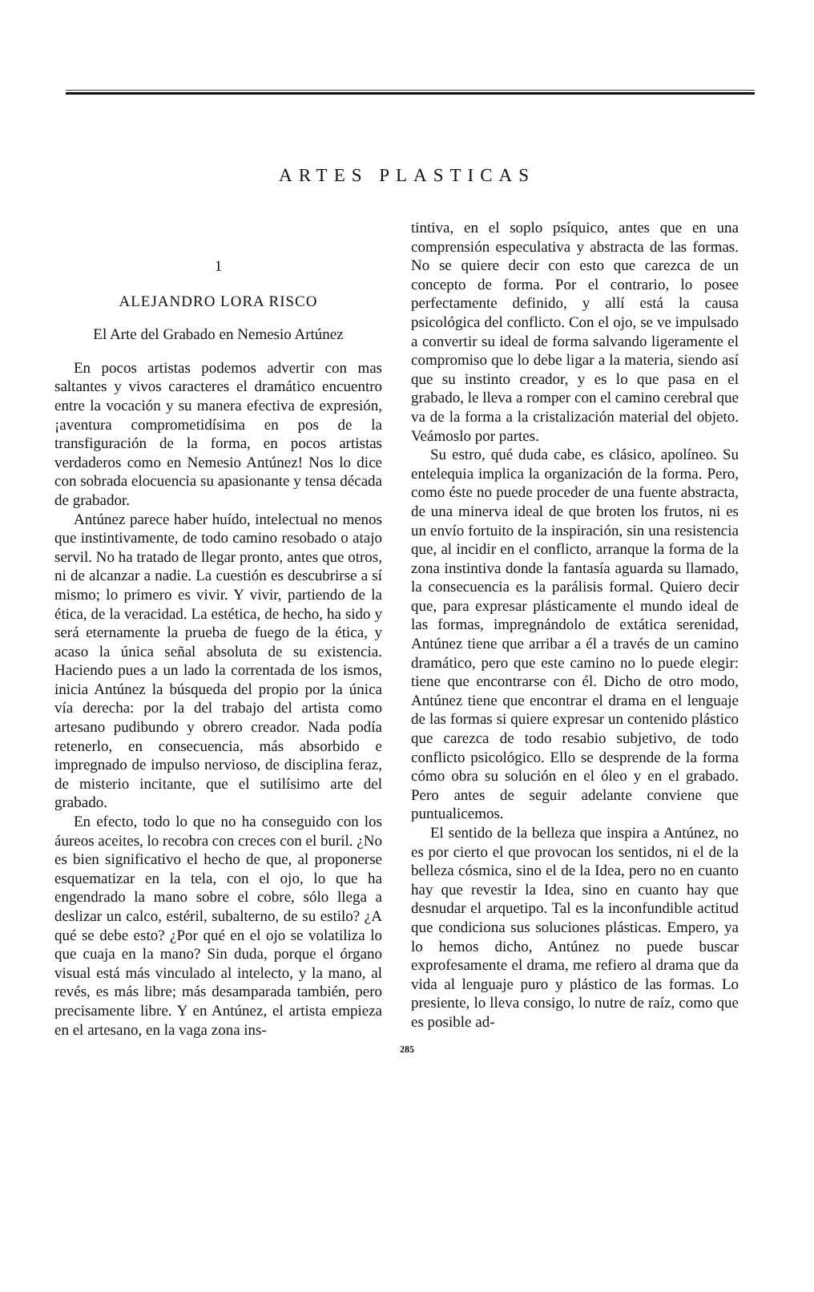ARTES PLASTICAS
1
ALEJANDRO LORA RISCO
El Arte del Grabado en Nemesio Artúnez
En pocos artistas podemos advertir con mas saltantes y vivos caracteres el dramático encuentro entre la vocación y su manera efectiva de expresión, ¡aventura comprometidísima en pos de la transfiguración de la forma, en pocos artistas verdaderos como en Nemesio Antúnez! Nos lo dice con sobrada elocuencia su apasionante y tensa década de grabador.
Antúnez parece haber huído, intelectual no menos que instintivamente, de todo camino resobado o atajo servil. No ha tratado de llegar pronto, antes que otros, ni de alcanzar a nadie. La cuestión es descubrirse a sí mismo; lo primero es vivir. Y vivir, partiendo de la ética, de la veracidad. La estética, de hecho, ha sido y será eternamente la prueba de fuego de la ética, y acaso la única señal absoluta de su existencia. Haciendo pues a un lado la correntada de los ismos, inicia Antúnez la búsqueda del propio por la única vía derecha: por la del trabajo del artista como artesano pudibundo y obrero creador. Nada podía retenerlo, en consecuencia, más absorbido e impregnado de impulso nervioso, de disciplina feraz, de misterio incitante, que el sutilísimo arte del grabado.
En efecto, todo lo que no ha conseguido con los áureos aceites, lo recobra con creces con el buril. ¿No es bien significativo el hecho de que, al proponerse esquematizar en la tela, con el ojo, lo que ha engendrado la mano sobre el cobre, sólo llega a deslizar un calco, estéril, subalterno, de su estilo? ¿A qué se debe esto? ¿Por qué en el ojo se volatiliza lo que cuaja en la mano? Sin duda, porque el órgano visual está más vinculado al intelecto, y la mano, al revés, es más libre; más desamparada también, pero precisamente libre. Y en Antúnez, el artista empieza en el artesano, en la vaga zona ins-
tintiva, en el soplo psíquico, antes que en una comprensión especulativa y abstracta de las formas. No se quiere decir con esto que carezca de un concepto de forma. Por el contrario, lo posee perfectamente definido, y allí está la causa psicológica del conflicto. Con el ojo, se ve impulsado a convertir su ideal de forma salvando ligeramente el compromiso que lo debe ligar a la materia, siendo así que su instinto creador, y es lo que pasa en el grabado, le lleva a romper con el camino cerebral que va de la forma a la cristalización material del objeto. Veámoslo por partes.
Su estro, qué duda cabe, es clásico, apolíneo. Su entelequia implica la organización de la forma. Pero, como éste no puede proceder de una fuente abstracta, de una minerva ideal de que broten los frutos, ni es un envío fortuito de la inspiración, sin una resistencia que, al incidir en el conflicto, arranque la forma de la zona instintiva donde la fantasía aguarda su llamado, la consecuencia es la parálisis formal. Quiero decir que, para expresar plásticamente el mundo ideal de las formas, impregnándolo de extática serenidad, Antúnez tiene que arribar a él a través de un camino dramático, pero que este camino no lo puede elegir: tiene que encontrarse con él. Dicho de otro modo, Antúnez tiene que encontrar el drama en el lenguaje de las formas si quiere expresar un contenido plástico que carezca de todo resabio subjetivo, de todo conflicto psicológico. Ello se desprende de la forma cómo obra su solución en el óleo y en el grabado. Pero antes de seguir adelante conviene que puntualicemos.
El sentido de la belleza que inspira a Antúnez, no es por cierto el que provocan los sentidos, ni el de la belleza cósmica, sino el de la Idea, pero no en cuanto hay que revestir la Idea, sino en cuanto hay que desnudar el arquetipo. Tal es la inconfundible actitud que condiciona sus soluciones plásticas. Empero, ya lo hemos dicho, Antúnez no puede buscar exprofesamente el drama, me refiero al drama que da vida al lenguaje puro y plástico de las formas. Lo presiente, lo lleva consigo, lo nutre de raíz, como que es posible ad-
285